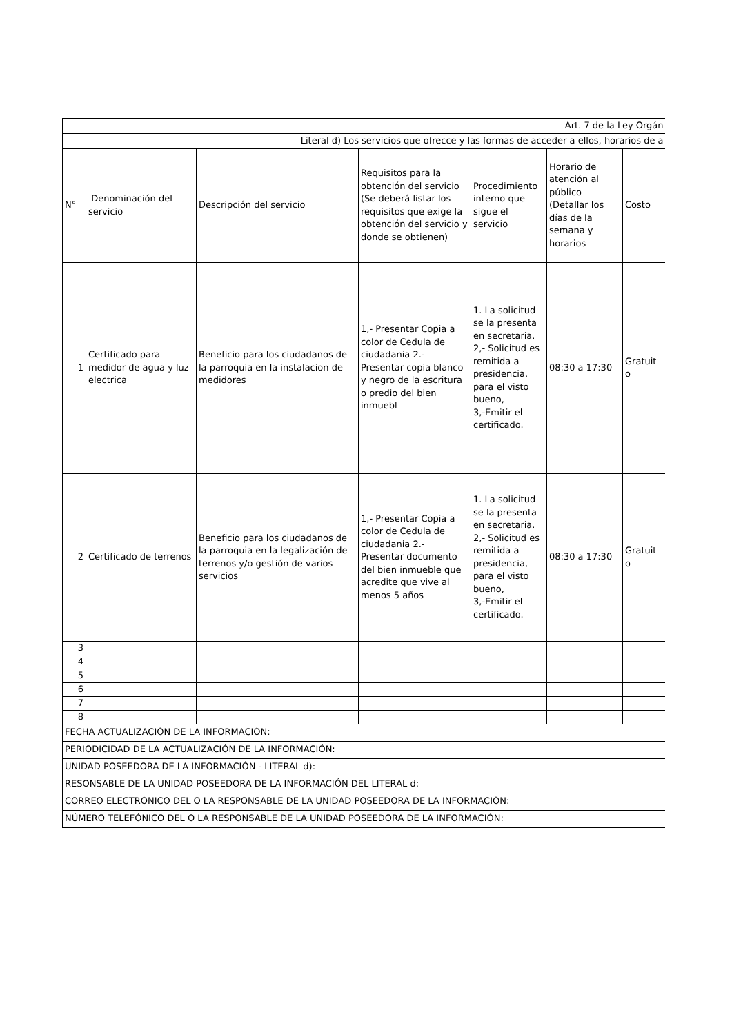| Art. 7 de la Ley Orgán | | | | | | |
| Literal d) Los servicios que ofrecce y las formas de acceder a ellos, horarios de a | | | | | | |
| N° | Denominación del servicio | Descripción del servicio | Requisitos para la obtención del servicio (Se deberá listar los requisitos que exige la obtención del servicio y donde se obtienen) | Procedimiento interno que sigue el servicio | Horario de atención al público (Detallar los días de la semana y horarios | Costo |
| 1 | Certificado para medidor de agua y luz electrica | Beneficio para los ciudadanos de la parroquia en la instalacion de medidores | 1,- Presentar Copia a color de Cedula de ciudadania 2.- Presentar copia blanco y negro de la escritura o predio del bien inmuebl | 1. La solicitud se la presenta en secretaria. 2,- Solicitud es remitida a presidencia, para el visto bueno, 3,-Emitir el certificado. | 08:30 a 17:30 | Gratuit o |
| 2 | Certificado de terrenos | Beneficio para los ciudadanos de la parroquia en la legalización de terrenos y/o gestión de varios servicios | 1,- Presentar Copia a color de Cedula de ciudadania 2.- Presentar documento del bien inmueble que acredite que vive al menos 5 años | 1. La solicitud se la presenta en secretaria. 2,- Solicitud es remitida a presidencia, para el visto bueno, 3,-Emitir el certificado. | 08:30 a 17:30 | Gratuit o |
| 3 | | | | | | |
| 4 | | | | | | |
| 5 | | | | | | |
| 6 | | | | | | |
| 7 | | | | | | |
| 8 | | | | | | |
| FECHA ACTUALIZACIÓN DE LA INFORMACIÓN: | | | | | | |
| PERIODICIDAD DE LA ACTUALIZACIÓN DE LA INFORMACIÓN: | | | | | | |
| UNIDAD POSEEDORA DE LA INFORMACIÓN - LITERAL d): | | | | | | |
| RESONSABLE DE LA UNIDAD POSEEDORA DE LA INFORMACIÓN DEL LITERAL d: | | | | | | |
| CORREO ELECTRÓNICO DEL O LA RESPONSABLE DE LA UNIDAD POSEEDORA DE LA INFORMACIÓN: | | | | | | |
| NÚMERO TELEFÓNICO DEL O LA RESPONSABLE DE LA UNIDAD POSEEDORA DE LA INFORMACIÓN: | | | | | | |